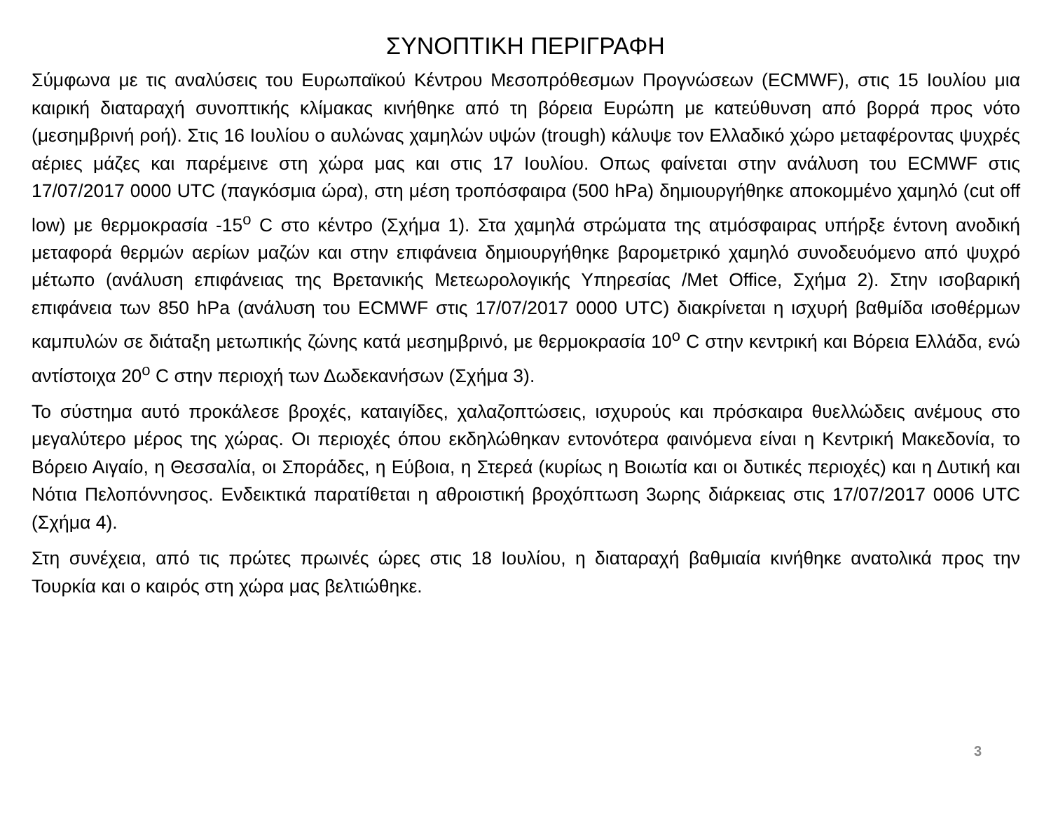ΣΥΝΟΠΤΙΚΗ ΠΕΡΙΓΡΑΦΗ
Σύμφωνα με τις αναλύσεις του Ευρωπαϊκού Κέντρου Μεσοπρόθεσμων Προγνώσεων (ECMWF), στις 15 Ιουλίου μια καιρική διαταραχή συνοπτικής κλίμακας κινήθηκε από τη βόρεια Ευρώπη με κατεύθυνση από βορρά προς νότο (μεσημβρινή ροή). Στις 16 Ιουλίου ο αυλώνας χαμηλών υψών (trough) κάλυψε τον Ελλαδικό χώρο μεταφέροντας ψυχρές αέριες μάζες και παρέμεινε στη χώρα μας και στις 17 Ιουλίου. Οπως φαίνεται στην ανάλυση του ECMWF στις 17/07/2017 0000 UTC (παγκόσμια ώρα), στη μέση τροπόσφαιρα (500 hPa) δημιουργήθηκε αποκομμένο χαμηλό (cut off low) με θερμοκρασία -15<sup>ο</sup> C στο κέντρο (Σχήμα 1). Στα χαμηλά στρώματα της ατμόσφαιρας υπήρξε έντονη ανοδική μεταφορά θερμών αερίων μαζών και στην επιφάνεια δημιουργήθηκε βαρομετρικό χαμηλό συνοδευόμενο από ψυχρό μέτωπο (ανάλυση επιφάνειας της Βρετανικής Μετεωρολογικής Υπηρεσίας /Met Office, Σχήμα 2). Στην ισοβαρική επιφάνεια των 850 hPa (ανάλυση του ECMWF στις 17/07/2017 0000 UTC) διακρίνεται η ισχυρή βαθμίδα ισοθέρμων καμπυλών σε διάταξη μετωπικής ζώνης κατά μεσημβρινό, με θερμοκρασία 10<sup>ο</sup> C στην κεντρική και Βόρεια Ελλάδα, ενώ αντίστοιχα 20<sup>ο</sup> C στην περιοχή των Δωδεκανήσων (Σχήμα 3).
Το σύστημα αυτό προκάλεσε βροχές, καταιγίδες, χαλαζοπτώσεις, ισχυρούς και πρόσκαιρα θυελλώδεις ανέμους στο μεγαλύτερο μέρος της χώρας. Οι περιοχές όπου εκδηλώθηκαν εντονότερα φαινόμενα είναι η Κεντρική Μακεδονία, το Βόρειο Αιγαίο, η Θεσσαλία, οι Σποράδες, η Εύβοια, η Στερεά (κυρίως η Βοιωτία και οι δυτικές περιοχές) και η Δυτική και Νότια Πελοπόννησος. Ενδεικτικά παρατίθεται η αθροιστική βροχόπτωση 3ωρης διάρκειας στις 17/07/2017 0006 UTC (Σχήμα 4).
Στη συνέχεια, από τις πρώτες πρωινές ώρες στις 18 Ιουλίου, η διαταραχή βαθμιαία κινήθηκε ανατολικά προς την Τουρκία και ο καιρός στη χώρα μας βελτιώθηκε.
3